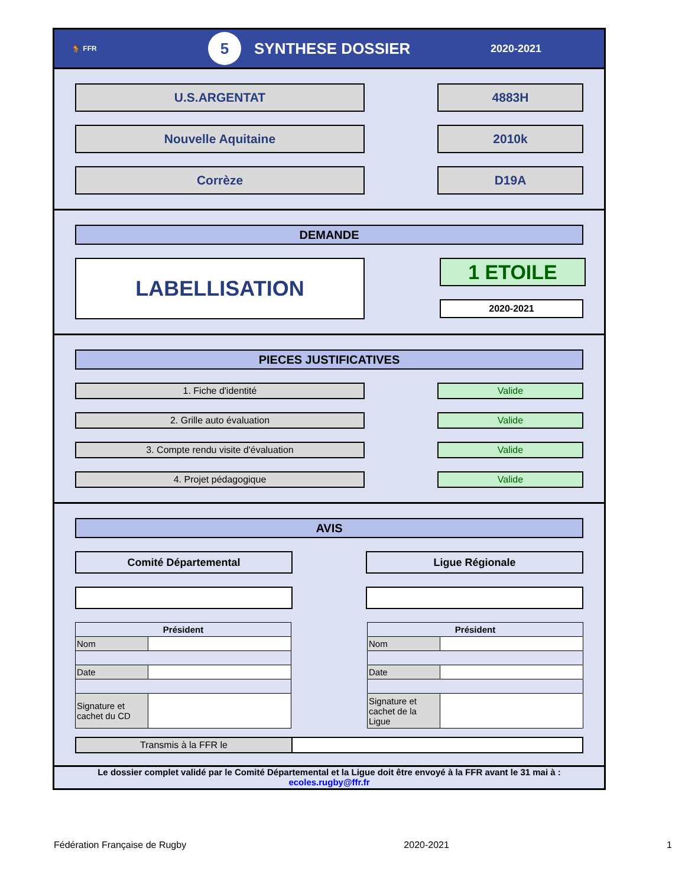🐓 FFR 5 SYNTHESE DOSSIER 2020-2021
U.S.ARGENTAT 4883H
Nouvelle Aquitaine 2010k
Corrèze D19A
DEMANDE
LABELLISATION
1 ETOILE
2020-2021
PIECES JUSTIFICATIVES
1. Fiche d'identité Valide
2. Grille auto évaluation Valide
3. Compte rendu visite d'évaluation Valide
4. Projet pédagogique Valide
AVIS
Comité Départemental Ligue Régionale
| Président | |
| --- | --- |
| Nom | |
| Date | |
| Signature et cachet du CD | |
| Président | |
| --- | --- |
| Nom | |
| Date | |
| Signature et cachet de la Ligue | |
Transmis à la FFR le
Le dossier complet validé par le Comité Départemental et la Ligue doit être envoyé à la FFR avant le 31 mai à :
ecoles.rugby@ffr.fr
Fédération Française de Rugby 2020-2021 1